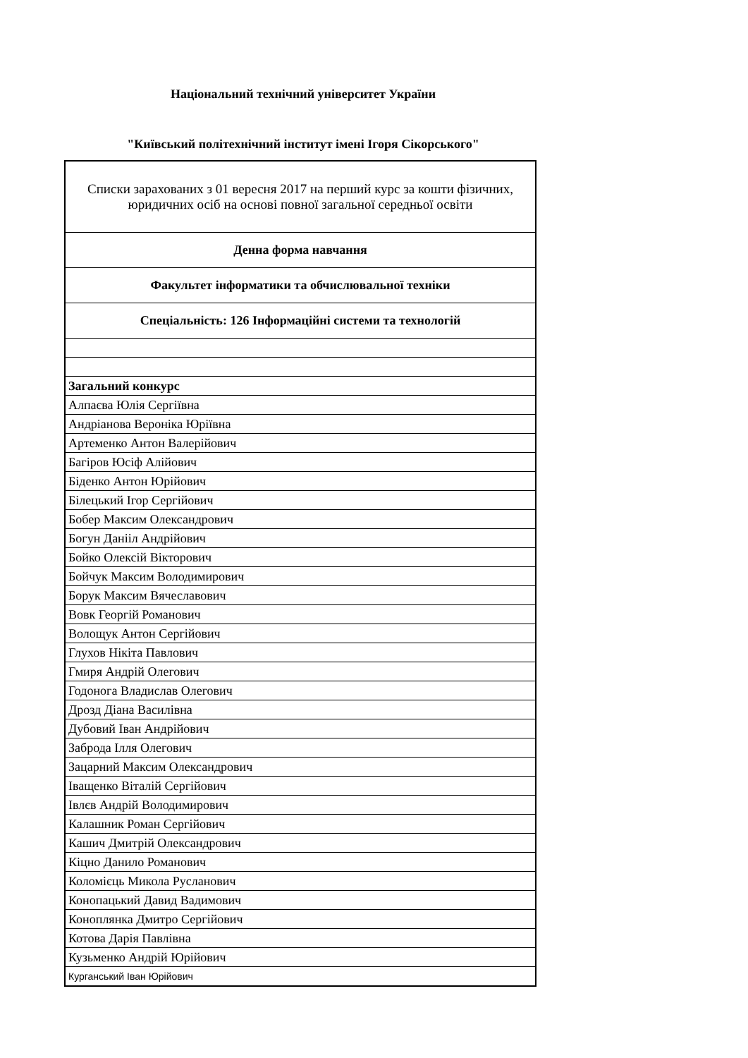Національний технічний університет України
"Київський політехнічний інститут імені Ігоря Сікорського"
| Списки зарахованих з 01 вересня 2017 на перший курс за кошти фізичних, юридичних осіб на основі повної загальної середньої освіти |
| Денна форма навчання |
| Факультет інформатики та обчислювальної техніки |
| Спеціальність: 126 Інформаційні системи та технологій |
| Загальний конкурс |
| Алпаєва Юлія Сергіївна |
| Андріанова Вероніка Юріївна |
| Артеменко Антон Валерійович |
| Багіров Юсіф Алійович |
| Біденко Антон Юрійович |
| Білецький Ігор Сергійович |
| Бобер Максим Олександрович |
| Богун Данііл Андрійович |
| Бойко Олексій Вікторович |
| Бойчук Максим Володимирович |
| Борук Максим Вячеславович |
| Вовк Георгій Романович |
| Волощук Антон Сергійович |
| Глухов Нікіта Павлович |
| Гмиря Андрій Олегович |
| Годонога Владислав Олегович |
| Дрозд Діана Василівна |
| Дубовий Іван Андрійович |
| Заброда Ілля Олегович |
| Зацарний Максим Олександрович |
| Іващенко Віталій Сергійович |
| Івлєв Андрій Володимирович |
| Калашник Роман Сергійович |
| Кашич Дмитрій Олександрович |
| Кіцно Данило Романович |
| Коломієць Микола Русланович |
| Конопацький Давид Вадимович |
| Коноплянка Дмитро Сергійович |
| Котова Дарія Павлівна |
| Кузьменко Андрій Юрійович |
| Курганський Іван Юрійович |